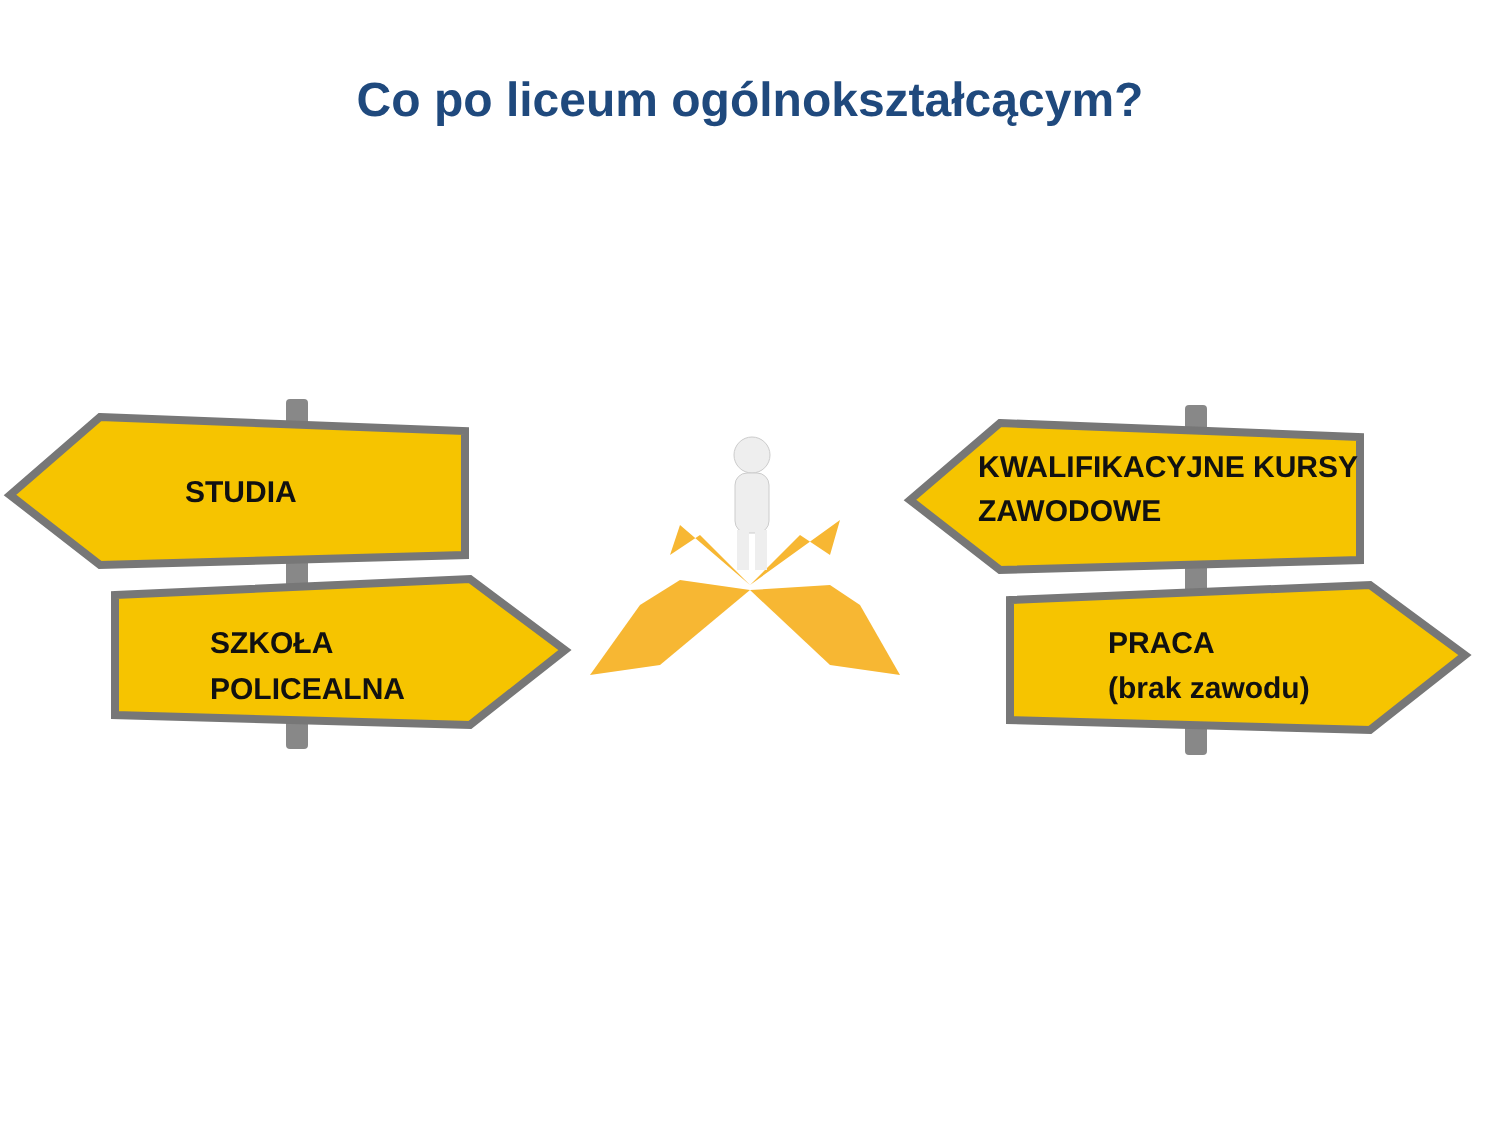Co po liceum ogólnokształcącym?
STUDIA
SZKOŁA
POLICEALNA
KWALIFIKACYJNE KURSY
ZAWODOWE
PRACA
(brak zawodu)